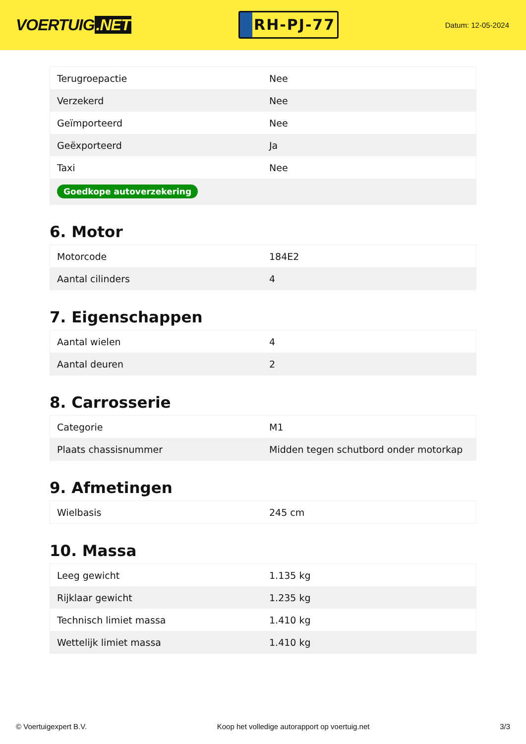VOERTUIG.NET
RH-PJ-77
Datum: 12-05-2024
| Terugroepactie | Nee |
| Verzekerd | Nee |
| Geïmporteerd | Nee |
| Geëxporteerd | Ja |
| Taxi | Nee |
| Goedkope autoverzekering | |
6. Motor
| Motorcode | 184E2 |
| Aantal cilinders | 4 |
7. Eigenschappen
| Aantal wielen | 4 |
| Aantal deuren | 2 |
8. Carrosserie
| Categorie | M1 |
| Plaats chassisnummer | Midden tegen schutbord onder motorkap |
9. Afmetingen
| Wielbasis | 245 cm |
10. Massa
| Leeg gewicht | 1.135 kg |
| Rijklaar gewicht | 1.235 kg |
| Technisch limiet massa | 1.410 kg |
| Wettelijk limiet massa | 1.410 kg |
© Voertuigexpert B.V. Koop het volledige autorapport op voertuig.net 3/3